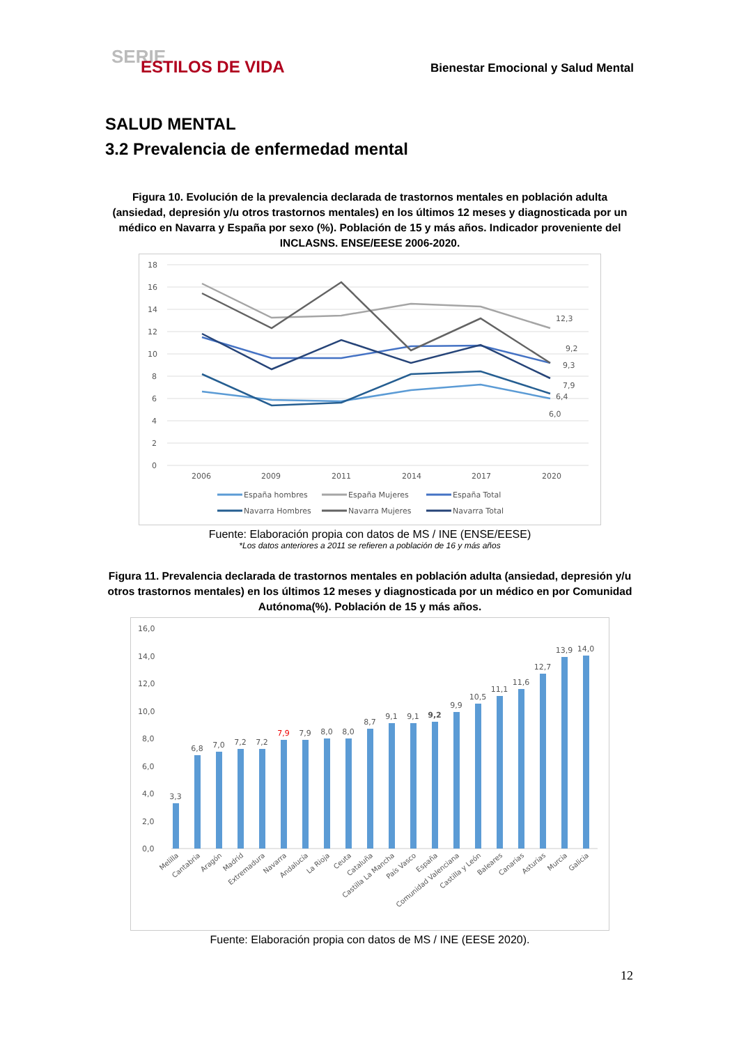SERIE
ESTILOS DE VIDA
Bienestar Emocional y Salud Mental
SALUD MENTAL
3.2 Prevalencia de enfermedad mental
Figura 10. Evolución de la prevalencia declarada de trastornos mentales en población adulta (ansiedad, depresión y/u otros trastornos mentales) en los últimos 12 meses y diagnosticada por un médico en Navarra y España por sexo (%). Población de 15 y más años. Indicador proveniente del INCLASNS. ENSE/EESE 2006-2020.
18
16
14
12
10
8
6
4
2
0
2006
2009
2011
2014
2017
2020
12,3
9,2
9,3
7,9
6,4
6,0
España hombres
España Mujeres
España Total
Navarra Hombres
Navarra Mujeres
Navarra Total
Fuente: Elaboración propia con datos de MS / INE (ENSE/EESE)
*Los datos anteriores a 2011 se refieren a población de 16 y más años
Figura 11. Prevalencia declarada de trastornos mentales en población adulta (ansiedad, depresión y/u otros trastornos mentales) en los últimos 12 meses y diagnosticada por un médico en por Comunidad Autónoma(%). Población de 15 y más años.
16,0
14,0
12,0
10,0
8,0
6,0
4,0
2,0
0,0
3,3
6,8
7,0
7,2
7,2
7,9
7,9
8,0
8,0
8,7
9,1
9,1
9,2
9,9
10,5
11,1
11,6
12,7
13,9
14,0
Melilla
Cantabria
Aragón
Madrid
Extremadura
Navarra
Andalucía
La Rioja
Ceuta
Cataluña
Castilla La Mancha
País Vasco
España
Comunidad Valenciana
Castilla y León
Baleares
Canarias
Asturias
Murcia
Galicia
Fuente: Elaboración propia con datos de MS / INE (EESE 2020).
12